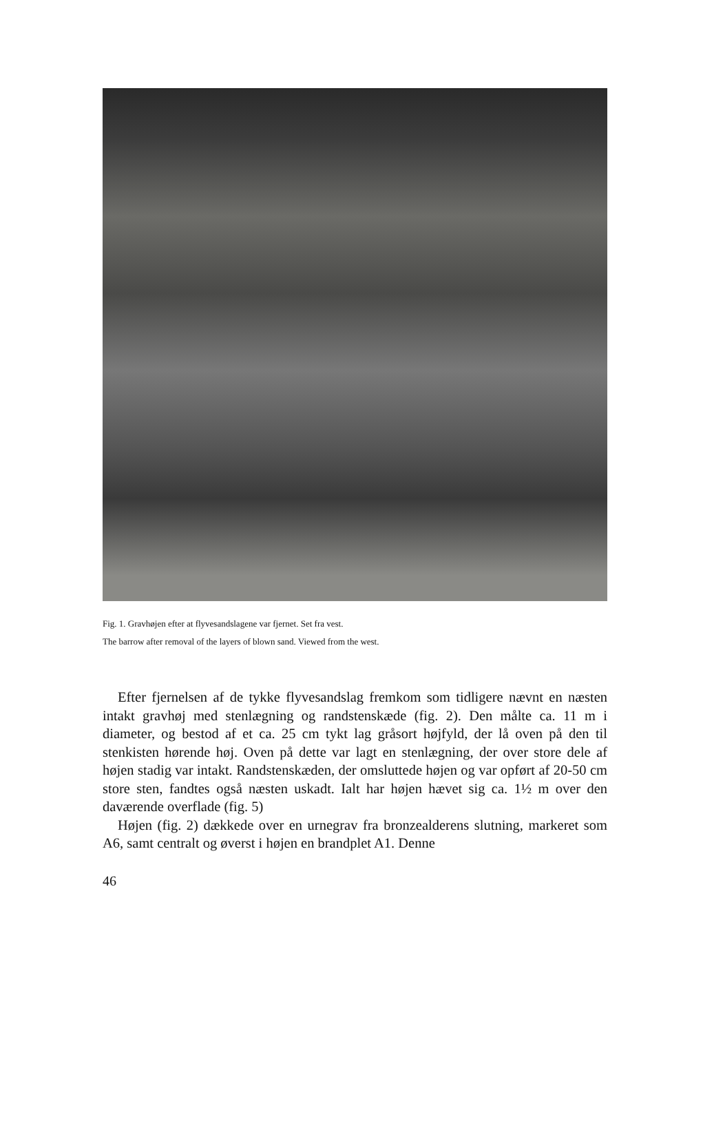Fig. 1. Gravhøjen efter at flyvesandslagene var fjernet. Set fra vest.
The barrow after removal of the layers of blown sand. Viewed from the west.
Efter fjernelsen af de tykke flyvesandslag fremkom som tidligere nævnt en næsten intakt gravhøj med stenlægning og randstenskæde (fig. 2). Den målte ca. 11 m i diameter, og bestod af et ca. 25 cm tykt lag gråsort højfyld, der lå oven på den til stenkisten hørende høj. Oven på dette var lagt en stenlægning, der over store dele af højen stadig var intakt. Randstenskæden, der omsluttede højen og var opført af 20-50 cm store sten, fandtes også næsten uskadt. Ialt har højen hævet sig ca. 1½ m over den daværende overflade (fig. 5)
Højen (fig. 2) dækkede over en urnegrav fra bronzealderens slutning, markeret som A6, samt centralt og øverst i højen en brandplet A1. Denne
46